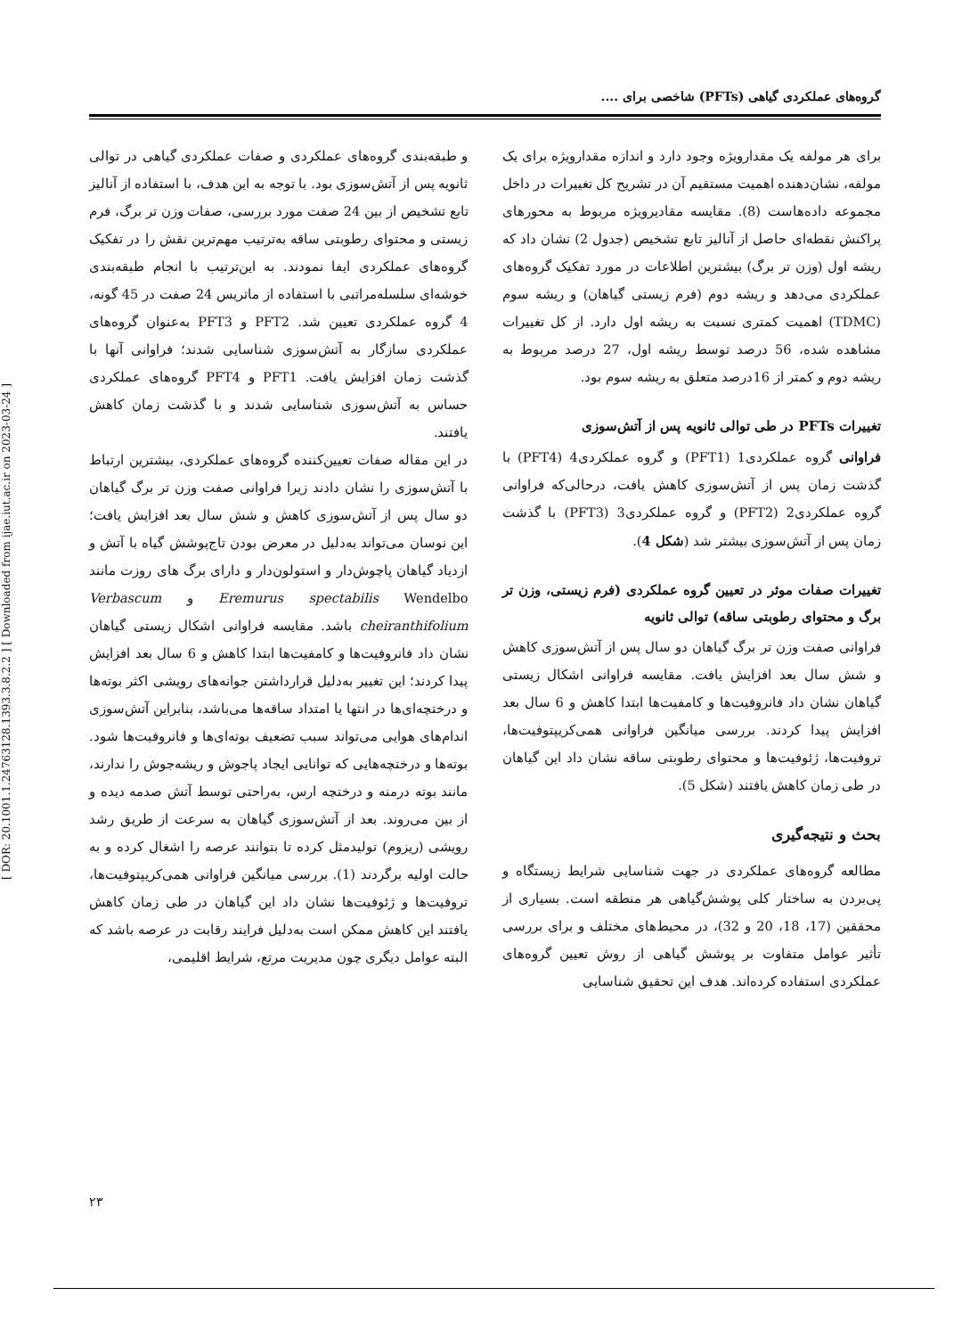[ DOR: 20.1001.1.24763128.1393.3.8.2.2 ] [ Downloaded from ijae.iut.ac.ir on 2023-03-24 ]
گروه‌های عملکردی گیاهی (PFTs) شاخصی برای ....
برای هر مولفه یک مقدارویژه وجود دارد و اندازه مقدارویژه برای یک مولفه، نشان‌دهنده اهمیت مستقیم آن در تشریح کل تغییرات در داخل مجموعه داده‌هاست (8). مقایسه مقادیرویژه مربوط به محورهای پراکنش نقطه‌ای حاصل از آنالیز تابع تشخیص (جدول 2) نشان داد که ریشه اول (وزن تر برگ) بیشترین اطلاعات در مورد تفکیک گروه‌های عملکردی می‌دهد و ریشه دوم (فرم زیستی گیاهان) و ریشه سوم (TDMC) اهمیت کمتری نسبت به ریشه اول دارد. از کل تغییرات مشاهده شده، 56 درصد توسط ریشه اول، 27 درصد مربوط به ریشه دوم و کمتر از 16درصد متعلق به ریشه سوم بود.
تغییرات PFTs در طی توالی ثانویه پس از آتش‌سوزی
فراوانی گروه عملکردی1 (PFT1) و گروه عملکردی4 (PFT4) با گذشت زمان پس از آتش‌سوزی کاهش یافت، درحالی‌که فراوانی گروه عملکردی2 (PFT2) و گروه عملکردی3 (PFT3) با گذشت زمان پس از آتش‌سوزی بیشتر شد (شکل 4).
تغییرات صفات موثر در تعیین گروه عملکردی (فرم زیستی، وزن تر برگ و محتوای رطوبتی ساقه) توالی ثانویه
فراوانی صفت وزن تر برگ گیاهان دو سال پس از آتش‌سوزی کاهش و شش سال بعد افزایش یافت. مقایسه فراوانی اشکال زیستی گیاهان نشان داد فانروفیت‌ها و کامفیت‌ها ابتدا کاهش و 6 سال بعد افزایش پیدا کردند. بررسی میانگین فراوانی همی‌کریپتوفیت‌ها، تروفیت‌ها، ژئوفیت‌ها و محتوای رطوبتی ساقه نشان داد این گیاهان در طی زمان کاهش یافتند (شکل 5).
بحث و نتیجه‌گیری
مطالعه گروه‌های عملکردی در جهت شناسایی شرایط زیستگاه و پی‌بردن به ساختار کلی پوشش‌گیاهی هر منطقه است. بسیاری از محققین (17، 18، 20 و 32)، در محیط‌های مختلف و برای بررسی تأثیر عوامل متفاوت بر پوشش گیاهی از روش تعیین گروه‌های عملکردی استفاده کرده‌اند. هدف این تحقیق شناسایی
و طبقه‌بندی گروه‌های عملکردی و صفات عملکردی گیاهی در توالی ثانویه پس از آتش‌سوزی بود. با توجه به این هدف، با استفاده از آنالیز تابع تشخیص از بین 24 صفت مورد بررسی، صفات وزن تر برگ، فرم زیستی و محتوای رطوبتی ساقه به‌ترتیب مهم‌ترین نقش را در تفکیک گروه‌های عملکردی ایفا نمودند. به این‌ترتیب با انجام طبقه‌بندی خوشه‌ای سلسله‌مراتبی با استفاده از ماتریس 24 صفت در 45 گونه، 4 گروه عملکردی تعیین شد. PFT2 و PFT3 به‌عنوان گروه‌های عملکردی سازگار به آتش‌سوزی شناسایی شدند؛ فراوانی آنها با گذشت زمان افزایش یافت. PFT1 و PFT4 گروه‌های عملکردی حساس به آتش‌سوزی شناسایی شدند و با گذشت زمان کاهش یافتند.
در این مقاله صفات تعیین‌کننده گروه‌های عملکردی، بیشترین ارتباط با آتش‌سوزی را نشان دادند زیرا فراوانی صفت وزن تر برگ گیاهان دو سال پس از آتش‌سوزی کاهش و شش سال بعد افزایش یافت؛ این نوسان می‌تواند به‌دلیل در معرض بودن تاج‌پوشش گیاه با آتش و ازدیاد گیاهان پاچوش‌دار و استولون‌دار و دارای برگ های روزت مانند Eremurus spectabilis Wendelbo و Verbascum cheiranthifolium باشد. مقایسه فراوانی اشکال زیستی گیاهان نشان داد فانروفیت‌ها و کامفیت‌ها ابتدا کاهش و 6 سال بعد افزایش پیدا کردند؛ این تغییر به‌دلیل قرارداشتن جوانه‌های رویشی اکثر بوته‌ها و درختچه‌ای‌ها در انتها یا امتداد ساقه‌ها می‌باشد، بنابراین آتش‌سوزی اندام‌های هوایی می‌تواند سبب تضعیف بوته‌ای‌ها و فانروفیت‌ها شود. بوته‌ها و درختچه‌هایی که توانایی ایجاد پاجوش و ریشه‌جوش را ندارند، مانند بوته درمنه و درختچه ارس، به‌راحتی توسط آتش صدمه دیده و از بین می‌روند. بعد از آتش‌سوزی گیاهان به سرعت از طریق رشد رویشی (ریزوم) تولیدمثل کرده تا بتوانند عرصه را اشغال کرده و به حالت اولیه برگردند (1). بررسی میانگین فراوانی همی‌کریپتوفیت‌ها، تروفیت‌ها و ژئوفیت‌ها نشان داد این گیاهان در طی زمان کاهش یافتند این کاهش ممکن است به‌دلیل فرایند رقابت در عرصه باشد که البته عوامل دیگری چون مدیریت مرتع، شرایط اقلیمی،
۲۳